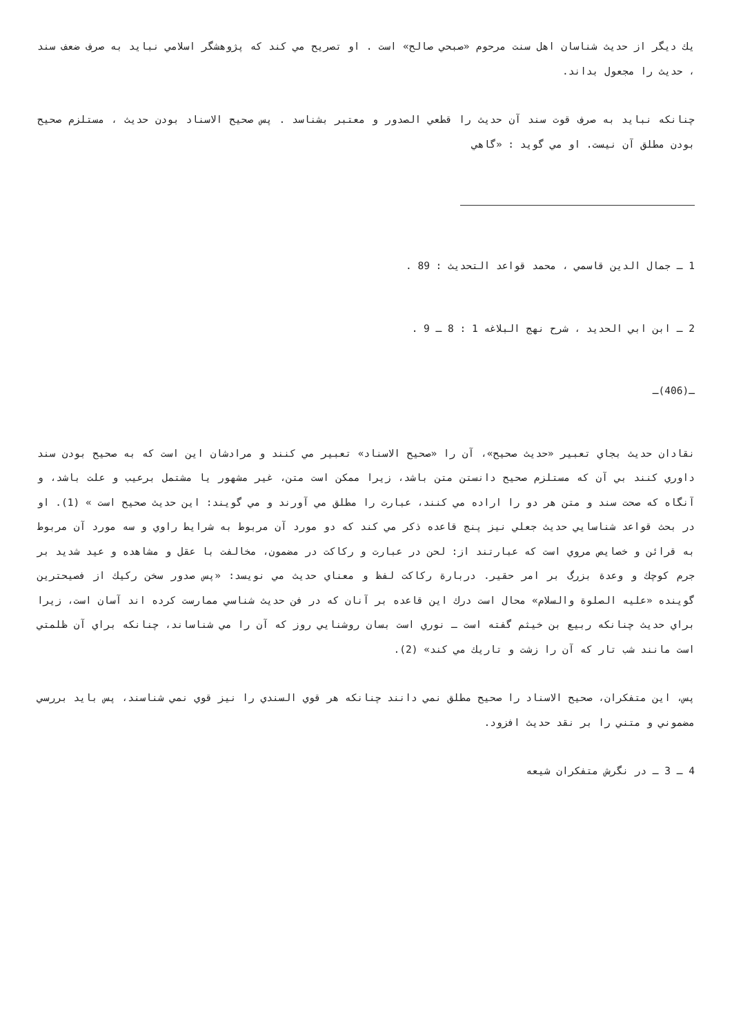يك ديگر از حديث شناسان اهل سنت مرحوم «صبحي صالح» است . او تصريح مي كند كه پژوهشگر اسلامي نبايد به صرف ضعف سند ، حديث را مجعول بداند.
چنانكه نبايد به صرف قوت سند آن حديث را قطعي الصدور و معتبر بشناسد . پس صحيح الاسناد بودن حديث ، مستلزم صحيح بودن مطلق آن نيست. او مي گويد : «گاهي
1 ـ جمال الدين قاسمي ، محمد قواعد التحديث : 89 .
2 ـ ابن ابي الحديد ، شرح نهج البلاغه 1 : 8 ـ 9 .
ـ(406)ـ
نقادان حديث بجاي تعبير «حديث صحيح»، آن را «صحيح الاسناد» تعبير مي كنند و مرادشان اين است كه به صحيح بودن سند داوري كنند بي آن كه مستلزم صحيح دانستن متن باشد، زيرا ممكن است متن، غير مشهور يا مشتمل برعيب و علت باشد، و آنگاه كه صحت سند و متن هر دو را اراده مي كنند، عبارت را مطلق مي آورند و مي گويند: اين حديث صحيح است » (1). او در بحث قواعد شناسايي حديث جعلي نيز پنج قاعده ذكر مي كند كه دو مورد آن مربوط به شرايط راوي و سه مورد آن مربوط به قرائن و خصايص مروي است كه عبارتند از: لحن در عبارت و ركاكت در مضمون، مخالفت با عقل و مشاهده و عيد شديد بر جرم كوچك و وعدة بزرگ بر امر حقير. دربارة ركاكت لفظ و معناي حديث مي نويسد: «پس صدور سخن ركيك از فصيحترين گوينده «عليه الصلوة والسلام» محال است درك اين قاعده بر آنان كه در فن حديث شناسي ممارست كرده اند آسان است، زيرا براي حديث چنانكه ربيع بن خيثم گفته است ـ نوري است بسان روشنايي روز كه آن را مي شناساند، چنانكه براي آن ظلمتي است مانند شب تار كه آن را زشت و تاريك مي كند» (2).
پس، اين متفكران، صحيح الاسناد را صحيح مطلق نمي دانند چنانكه هر قوي السندي را نيز قوي نمي شناسند، پس بايد بررسي مضموني و متني را بر نقد حديث افزود.
4 ـ 3 ـ در نگرش متفكران شيعه